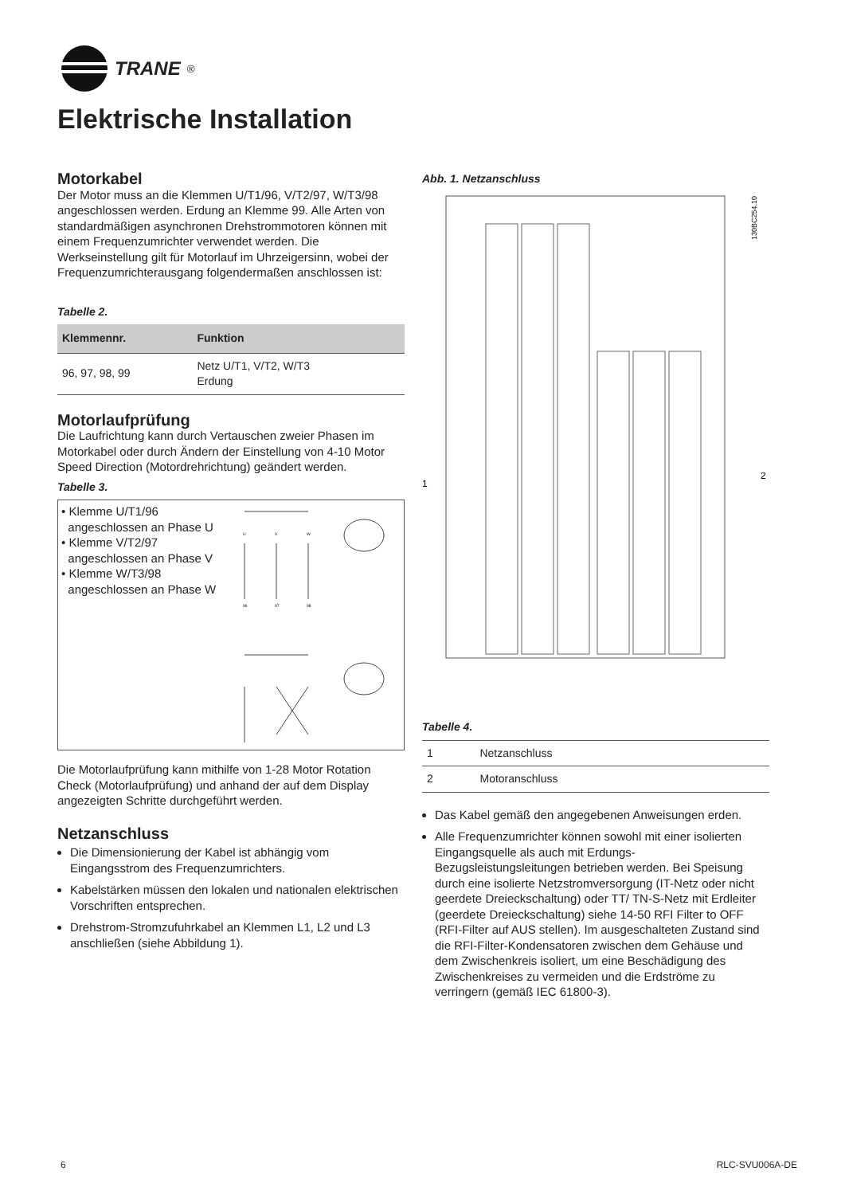TRANE<sup>®</sup>
Elektrische Installation
Motorkabel
Der Motor muss an die Klemmen U/T1/96, V/T2/97, W/T3/98 angeschlossen werden. Erdung an Klemme 99. Alle Arten von standardmäßigen asynchronen Drehstrommotoren können mit einem Frequenzumrichter verwendet werden. Die Werkseinstellung gilt für Motorlauf im Uhrzeigersinn, wobei der Frequenzumrichterausgang folgendermaßen anschlossen ist:
Tabelle 2.
| Klemmennr. | Funktion |
| --- | --- |
| 96, 97, 98, 99 | Netz U/T1, V/T2, W/T3 Erdung |
Motorlaufprüfung
Die Laufrichtung kann durch Vertauschen zweier Phasen im Motorkabel oder durch Ändern der Einstellung von 4-10 Motor Speed Direction (Motordrehrichtung) geändert werden.
Tabelle 3.
• Klemme U/T1/96
angeschlossen an Phase U
• Klemme V/T2/97
angeschlossen an Phase V
• Klemme W/T3/98
angeschlossen an Phase W
U
V
W
96
97
98
Die Motorlaufprüfung kann mithilfe von 1-28 Motor Rotation Check (Motorlaufprüfung) und anhand der auf dem Display angezeigten Schritte durchgeführt werden.
Netzanschluss
Die Dimensionierung der Kabel ist abhängig vom Eingangsstrom des Frequenzumrichters.
Kabelstärken müssen den lokalen und nationalen elektrischen Vorschriften entsprechen.
Drehstrom-Stromzufuhrkabel an Klemmen L1, L2 und L3 anschließen (siehe Abbildung 1).
Abb. 1. Netzanschluss
1
2
130BC254.10
Tabelle 4.
| 1 | Netzanschluss |
| 2 | Motoranschluss |
Das Kabel gemäß den angegebenen Anweisungen erden.
Alle Frequenzumrichter können sowohl mit einer isolierten Eingangsquelle als auch mit Erdungs-Bezugsleistungsleitungen betrieben werden. Bei Speisung durch eine isolierte Netzstromversorgung (IT-Netz oder nicht geerdete Dreieckschaltung) oder TT/ TN-S-Netz mit Erdleiter (geerdete Dreieckschaltung) siehe 14-50 RFI Filter to OFF (RFI-Filter auf AUS stellen). Im ausgeschalteten Zustand sind die RFI-Filter-Kondensatoren zwischen dem Gehäuse und dem Zwischenkreis isoliert, um eine Beschädigung des Zwischenkreises zu vermeiden und die Erdströme zu verringern (gemäß IEC 61800-3).
6 RLC-SVU006A-DE